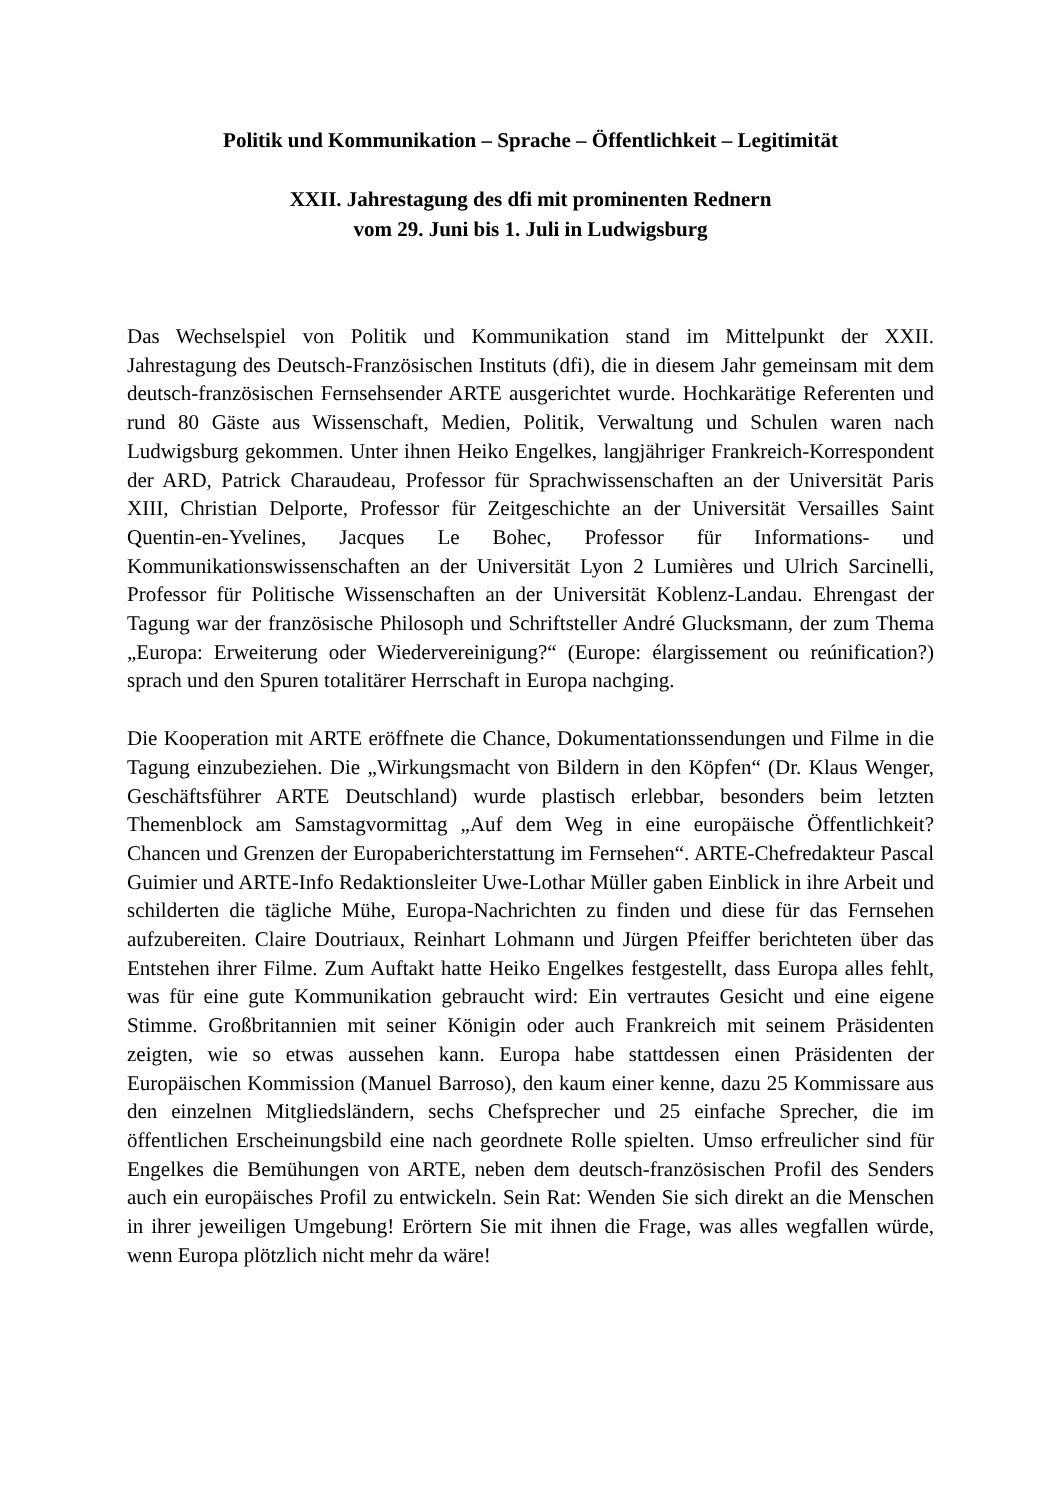Politik und Kommunikation – Sprache – Öffentlichkeit – Legitimität
XXII. Jahrestagung des dfi mit prominenten Rednern
vom 29. Juni bis 1. Juli in Ludwigsburg
Das Wechselspiel von Politik und Kommunikation stand im Mittelpunkt der XXII. Jahrestagung des Deutsch-Französischen Instituts (dfi), die in diesem Jahr gemeinsam mit dem deutsch-französischen Fernsehsender ARTE ausgerichtet wurde. Hochkarätige Referenten und rund 80 Gäste aus Wissenschaft, Medien, Politik, Verwaltung und Schulen waren nach Ludwigsburg gekommen. Unter ihnen Heiko Engelkes, langjähriger Frankreich-Korrespondent der ARD, Patrick Charaudeau, Professor für Sprachwissenschaften an der Universität Paris XIII, Christian Delporte, Professor für Zeitgeschichte an der Universität Versailles Saint Quentin-en-Yvelines, Jacques Le Bohec, Professor für Informations- und Kommunikationswissenschaften an der Universität Lyon 2 Lumières und Ulrich Sarcinelli, Professor für Politische Wissenschaften an der Universität Koblenz-Landau. Ehrengast der Tagung war der französische Philosoph und Schriftsteller André Glucksmann, der zum Thema „Europa: Erweiterung oder Wiedervereinigung?“ (Europe: élargissement ou reúnification?) sprach und den Spuren totalitärer Herrschaft in Europa nachging.
Die Kooperation mit ARTE eröffnete die Chance, Dokumentationssendungen und Filme in die Tagung einzubeziehen. Die „Wirkungsmacht von Bildern in den Köpfen“ (Dr. Klaus Wenger, Geschäftsführer ARTE Deutschland) wurde plastisch erlebbar, besonders beim letzten Themenblock am Samstagvormittag „Auf dem Weg in eine europäische Öffentlichkeit? Chancen und Grenzen der Europaberichterstattung im Fernsehen“. ARTE-Chefredakteur Pascal Guimier und ARTE-Info Redaktionsleiter Uwe-Lothar Müller gaben Einblick in ihre Arbeit und schilderten die tägliche Mühe, Europa-Nachrichten zu finden und diese für das Fernsehen aufzubereiten. Claire Doutriaux, Reinhart Lohmann und Jürgen Pfeiffer berichteten über das Entstehen ihrer Filme. Zum Auftakt hatte Heiko Engelkes festgestellt, dass Europa alles fehlt, was für eine gute Kommunikation gebraucht wird: Ein vertrautes Gesicht und eine eigene Stimme. Großbritannien mit seiner Königin oder auch Frankreich mit seinem Präsidenten zeigten, wie so etwas aussehen kann. Europa habe stattdessen einen Präsidenten der Europäischen Kommission (Manuel Barroso), den kaum einer kenne, dazu 25 Kommissare aus den einzelnen Mitgliedsländern, sechs Chefsprecher und 25 einfache Sprecher, die im öffentlichen Erscheinungsbild eine nach geordnete Rolle spielten. Umso erfreulicher sind für Engelkes die Bemühungen von ARTE, neben dem deutsch-französischen Profil des Senders auch ein europäisches Profil zu entwickeln. Sein Rat: Wenden Sie sich direkt an die Menschen in ihrer jeweiligen Umgebung! Erörtern Sie mit ihnen die Frage, was alles wegfallen würde, wenn Europa plötzlich nicht mehr da wäre!